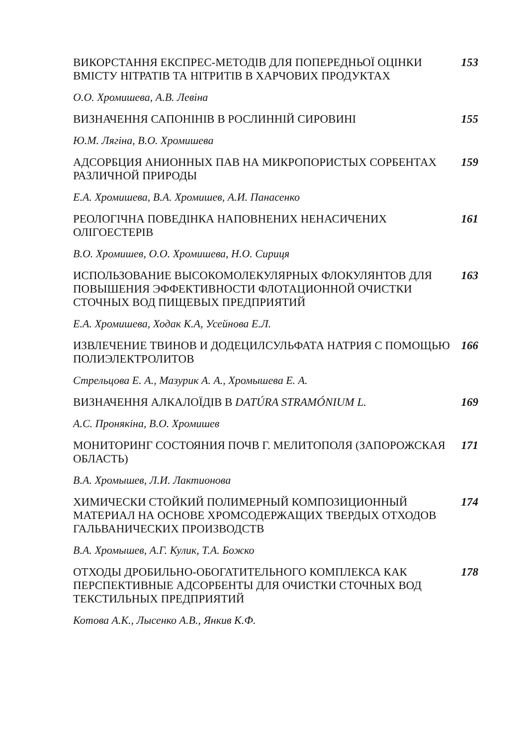ВИКОРСТАННЯ ЕКСПРЕС-МЕТОДІВ ДЛЯ ПОПЕРЕДНЬОЇ ОЦІНКИ ВМІСТУ НІТРАТІВ ТА НІТРИТІВ В ХАРЧОВИХ ПРОДУКТАХ
153
О.О. Хромишева, А.В. Левіна
ВИЗНАЧЕННЯ САПОНІНІВ В РОСЛИННІЙ СИРОВИНІ 155
Ю.М. Лягіна, В.О. Хромишева
АДСОРБЦИЯ АНИОННЫХ ПАВ НА МИКРОПОРИСТЫХ СОРБЕНТАХ РАЗЛИЧНОЙ ПРИРОДЫ
159
Е.А. Хромишева, В.А. Хромишев, А.И. Панасенко
РЕОЛОГІЧНА ПОВЕДІНКА НАПОВНЕНИХ НЕНАСИЧЕНИХ ОЛІГОЕСТЕРІВ 161
В.О. Хромишев, О.О. Хромишева, Н.О. Сириця
ИСПОЛЬЗОВАНИЕ ВЫСОКОМОЛЕКУЛЯРНЫХ ФЛОКУЛЯНТОВ ДЛЯ ПОВЫШЕНИЯ ЭФФЕКТИВНОСТИ ФЛОТАЦИОННОЙ ОЧИСТКИ СТОЧНЫХ ВОД ПИЩЕВЫХ ПРЕДПРИЯТИЙ
163
Е.А. Хромишева, Ходак К.А, Усейнова Е.Л.
ИЗВЛЕЧЕНИЕ ТВИНОВ И ДОДЕЦИЛСУЛЬФАТА НАТРИЯ С ПОМОЩЬЮ ПОЛИЭЛЕКТРОЛИТОВ
166
Стрельцова Е. А., Мазурик А. А., Хромышева Е. А.
ВИЗНАЧЕННЯ АЛКАЛОЇДІВ В DATÚRA STRAMÓNIUM L. 169
А.С. Пронякіна, В.О. Хромишев
МОНИТОРИНГ СОСТОЯНИЯ ПОЧВ Г. МЕЛИТОПОЛЯ (ЗАПОРОЖСКАЯ ОБЛАСТЬ)
171
В.А. Хромышев, Л.И. Лактионова
ХИМИЧЕСКИ СТОЙКИЙ ПОЛИМЕРНЫЙ КОМПОЗИЦИОННЫЙ МАТЕРИАЛ НА ОСНОВЕ ХРОМСОДЕРЖАЩИХ ТВЕРДЫХ ОТХОДОВ ГАЛЬВАНИЧЕСКИХ ПРОИЗВОДСТВ
174
В.А. Хромышев, А.Г. Кулик, Т.А. Божко
ОТХОДЫ ДРОБИЛЬНО-ОБОГАТИТЕЛЬНОГО КОМПЛЕКСА КАК ПЕРСПЕКТИВНЫЕ АДСОРБЕНТЫ ДЛЯ ОЧИСТКИ СТОЧНЫХ ВОД ТЕКСТИЛЬНЫХ ПРЕДПРИЯТИЙ
178
Котова А.К., Лысенко А.В., Янкив К.Ф.